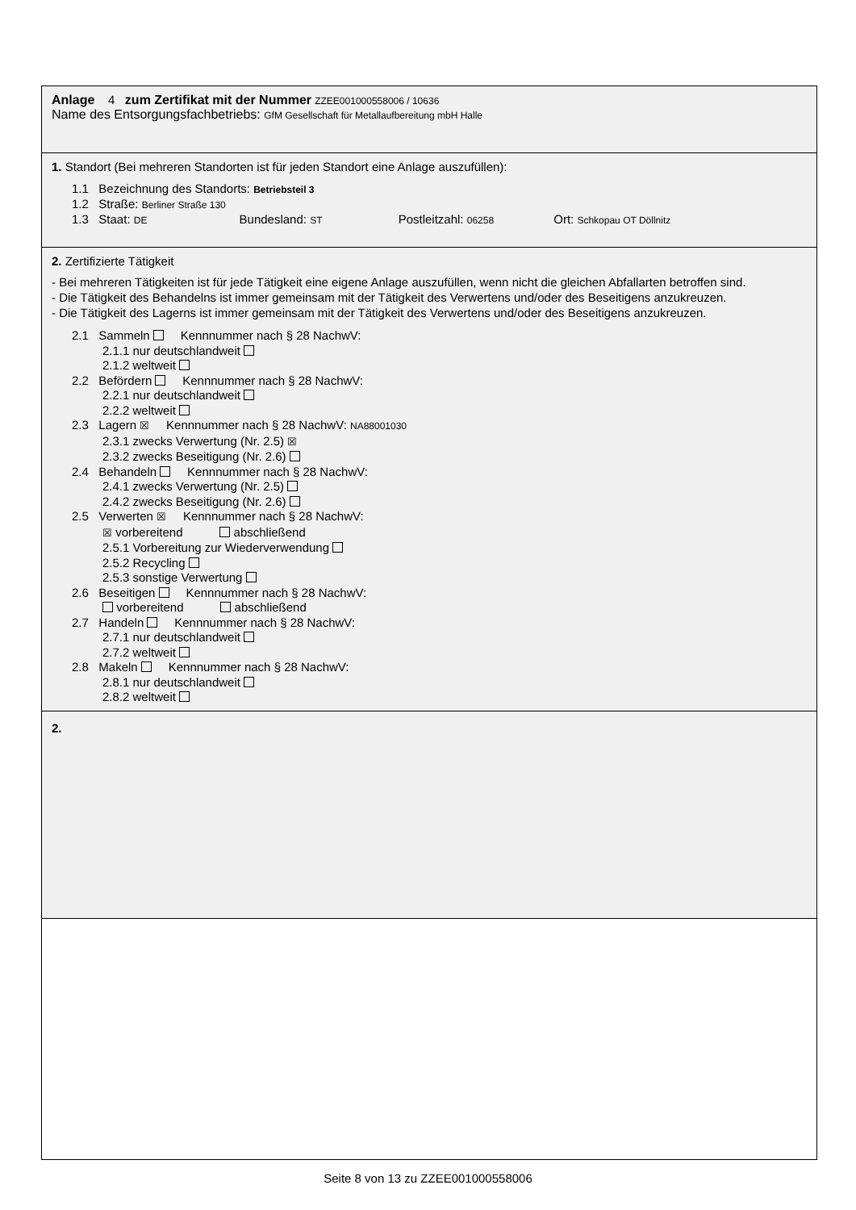Anlage 4 zum Zertifikat mit der Nummer ZZEE001000558006 / 10636
Name des Entsorgungsfachbetriebs: GfM Gesellschaft für Metallaufbereitung mbH Halle
1. Standort (Bei mehreren Standorten ist für jeden Standort eine Anlage auszufüllen):
1.1 Bezeichnung des Standorts: Betriebsteil 3
1.2 Straße: Berliner Straße 130
1.3 Staat: DE Bundesland: ST Postleitzahl: 06258 Ort: Schkopau OT Döllnitz
2. Zertifizierte Tätigkeit
- Bei mehreren Tätigkeiten ist für jede Tätigkeit eine eigene Anlage auszufüllen, wenn nicht die gleichen Abfallarten betroffen sind.
- Die Tätigkeit des Behandelns ist immer gemeinsam mit der Tätigkeit des Verwertens und/oder des Beseitigens anzukreuzen.
- Die Tätigkeit des Lagerns ist immer gemeinsam mit der Tätigkeit des Verwertens und/oder des Beseitigens anzukreuzen.
2.1 Sammeln Kennnummer nach § 28 NachwV:
2.1.1 nur deutschlandweit
2.1.2 weltweit
2.2 Befördern Kennnummer nach § 28 NachwV:
2.2.1 nur deutschlandweit
2.2.2 weltweit
2.3 Lagern ☒ Kennnummer nach § 28 NachwV: NA88001030
2.3.1 zwecks Verwertung (Nr. 2.5) ☒
2.3.2 zwecks Beseitigung (Nr. 2.6)
2.4 Behandeln Kennnummer nach § 28 NachwV:
2.4.1 zwecks Verwertung (Nr. 2.5)
2.4.2 zwecks Beseitigung (Nr. 2.6)
2.5 Verwerten ☒ Kennnummer nach § 28 NachwV:
☒ vorbereitend abschließend
2.5.1 Vorbereitung zur Wiederverwendung
2.5.2 Recycling
2.5.3 sonstige Verwertung
2.6 Beseitigen Kennnummer nach § 28 NachwV:
vorbereitend abschließend
2.7 Handeln Kennnummer nach § 28 NachwV:
2.7.1 nur deutschlandweit
2.7.2 weltweit
2.8 Makeln Kennnummer nach § 28 NachwV:
2.8.1 nur deutschlandweit
2.8.2 weltweit
2.
Seite 8 von 13 zu ZZEE001000558006